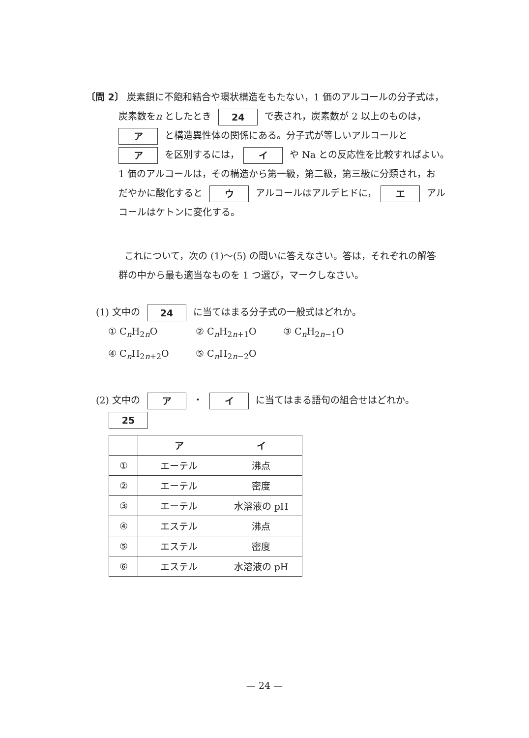〔問 2〕 炭素鎖に不飽和結合や環状構造をもたない，1 価のアルコールの分子式は，
炭素数をn としたとき 24 で表され，炭素数が 2 以上のものは，
ア と構造異性体の関係にある。分子式が等しいアルコールと
ア を区別するには， イ や Na との反応性を比較すればよい。
1 価のアルコールは，その構造から第一級，第二級，第三級に分類され，お
だやかに酸化すると ウ アルコールはアルデヒドに， エ アル
コールはケトンに変化する。
これについて，次の (1)〜(5) の問いに答えなさい。答は，それぞれの解答
群の中から最も適当なものを 1 つ選び，マークしなさい。
(1) 文中の 24 に当てはまる分子式の一般式はどれか。
① C<sub>n</sub>H<sub>2n</sub>O ② C<sub>n</sub>H<sub>2n+1</sub>O ③ C<sub>n</sub>H<sub>2n−1</sub>O
④ C<sub>n</sub>H<sub>2n+2</sub>O ⑤ C<sub>n</sub>H<sub>2n−2</sub>O
(2) 文中の ア ・ イ に当てはまる語句の組合せはどれか。
25
| | ア | イ |
| --- | --- | --- |
| ① | エーテル | 沸点 |
| ② | エーテル | 密度 |
| ③ | エーテル | 水溶液の pH |
| ④ | エステル | 沸点 |
| ⑤ | エステル | 密度 |
| ⑥ | エステル | 水溶液の pH |
— 24 —